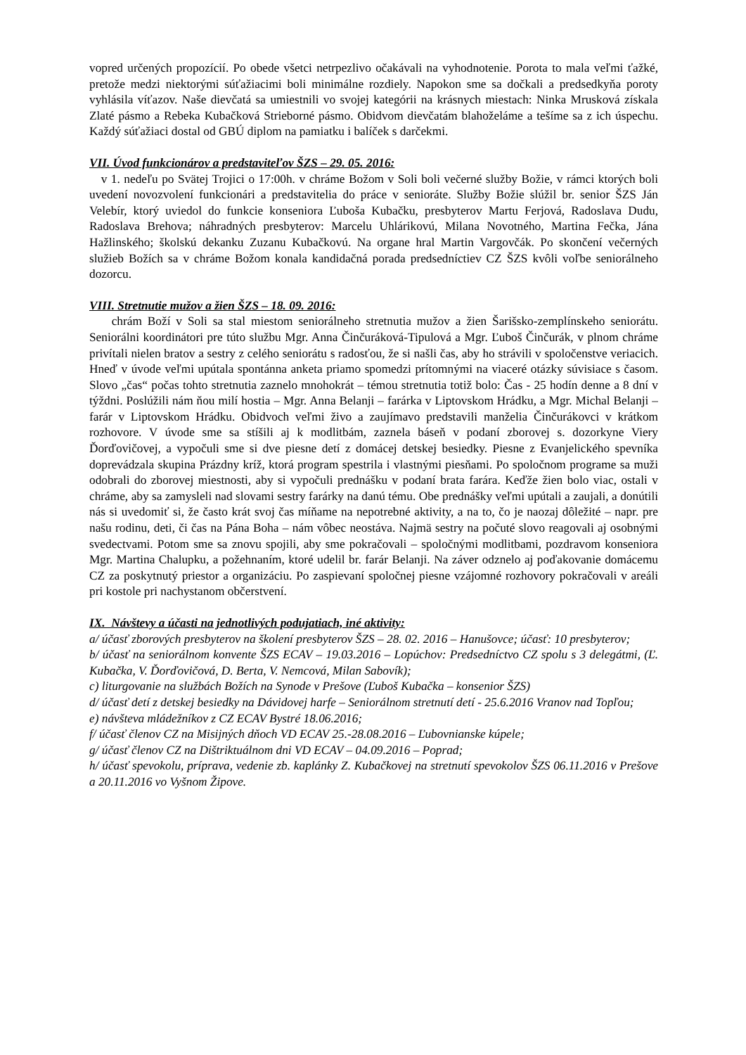vopred určených propozícií. Po obede všetci netrpezlivo očakávali na vyhodnotenie. Porota to mala veľmi ťažké, pretože medzi niektorými súťažiacimi boli minimálne rozdiely. Napokon sme sa dočkali a predsedkyňa poroty vyhlásila víťazov. Naše dievčatá sa umiestnili vo svojej kategórii na krásnych miestach: Ninka Mrusková získala Zlaté pásmo a Rebeka Kubačková Strieborné pásmo. Obidvom dievčatám blahoželáme a tešíme sa z ich úspechu. Každý súťažiaci dostal od GBÚ diplom na pamiatku i balíček s darčekmi.
VII. Úvod funkcionárov a predstaviteľov ŠZS – 29. 05. 2016:
v 1. nedeľu po Svätej Trojici o 17:00h. v chráme Božom v Soli boli večerné služby Božie, v rámci ktorých boli uvedení novozvolení funkcionári a predstavitelia do práce v senioráte. Služby Božie slúžil br. senior ŠZS Ján Velebír, ktorý uviedol do funkcie konseniora Ľuboša Kubačku, presbyterov Martu Ferjová, Radoslava Dudu, Radoslava Brehova; náhradných presbyterov: Marcelu Uhlárikovú, Milana Novotného, Martina Fečka, Jána Hažlinského; školskú dekanku Zuzanu Kubačkovú. Na organe hral Martin Vargovčák. Po skončení večerných služieb Božích sa v chráme Božom konala kandidačná porada predsedníctiev CZ ŠZS kvôli voľbe seniorálneho dozorcu.
VIII. Stretnutie mužov a žien ŠZS – 18. 09. 2016:
chrám Boží v Soli sa stal miestom seniorálneho stretnutia mužov a žien Šarišsko-zemplínskeho seniorátu. Seniorálni koordinátori pre túto službu Mgr. Anna Činčuráková-Tipulová a Mgr. Ľuboš Činčurák, v plnom chráme privítali nielen bratov a sestry z celého seniorátu s radosťou, že si našli čas, aby ho strávili v spoločenstve veriacich. Hneď v úvode veľmi upútala spontánna anketa priamo spomedzi prítomnými na viaceré otázky súvisiace s časom. Slovo „čas“ počas tohto stretnutia zaznelo mnohokrát – témou stretnutia totiž bolo: Čas - 25 hodín denne a 8 dní v týždni. Poslúžili nám ňou milí hostia – Mgr. Anna Belanji – farárka v Liptovskom Hrádku, a Mgr. Michal Belanji – farár v Liptovskom Hrádku. Obidvoch veľmi živo a zaujímavo predstavili manželia Činčurákovci v krátkom rozhovore. V úvode sme sa stíšili aj k modlitbám, zaznela báseň v podaní zborovej s. dozorkyne Viery Ďorďovičovej, a vypočuli sme si dve piesne detí z domácej detskej besiedky. Piesne z Evanjelického spevníka doprevádzala skupina Prázdny kríž, ktorá program spestrila i vlastnými piesňami. Po spoločnom programe sa muži odobrali do zborovej miestnosti, aby si vypočuli prednášku v podaní brata farára. Keďže žien bolo viac, ostali v chráme, aby sa zamysleli nad slovami sestry farárky na danú tému. Obe prednášky veľmi upútali a zaujali, a donútili nás si uvedomiť si, že často krát svoj čas míňame na nepotrebné aktivity, a na to, čo je naozaj dôležité – napr. pre našu rodinu, deti, či čas na Pána Boha – nám vôbec neostáva. Najmä sestry na počuté slovo reagovali aj osobnými svedectvami. Potom sme sa znovu spojili, aby sme pokračovali – spoločnými modlitbami, pozdravom konseniora Mgr. Martina Chalupku, a požehnaním, ktoré udelil br. farár Belanji. Na záver odznelo aj poďakovanie domácemu CZ za poskytnutý priestor a organizáciu. Po zaspievaní spoločnej piesne vzájomné rozhovory pokračovali v areáli pri kostole pri nachystanom občerstvení.
IX. Návštevy a účasti na jednotlivých podujatiach, iné aktivity:
a/ účasť zborových presbyterov na školení presbyterov ŠZS – 28. 02. 2016 – Hanušovce; účasť: 10 presbyterov;
b/ účasť na seniorálnom konvente ŠZS ECAV – 19.03.2016 – Lopúchov: Predsedníctvo CZ spolu s 3 delegátmi, (Ľ. Kubačka, V. Ďorďovičová, D. Berta, V. Nemcová, Milan Sabovík);
c) liturgovanie na službách Božích na Synode v Prešove (Ľuboš Kubačka – konsenior ŠZS)
d/ účasť detí z detskej besiedky na Dávidovej harfe – Seniorálnom stretnutí detí - 25.6.2016 Vranov nad Topľou;
e) návšteva mládežníkov z CZ ECAV Bystré 18.06.2016;
f/ účasť členov CZ na Misijných dňoch VD ECAV 25.-28.08.2016 – Ľubovnianske kúpele;
g/ účasť členov CZ na Dištriktuálnom dni VD ECAV – 04.09.2016 – Poprad;
h/ účasť spevokolu, príprava, vedenie zb. kaplánky Z. Kubačkovej na stretnutí spevokolov ŠZS 06.11.2016 v Prešove a 20.11.2016 vo Vyšnom Žipove.